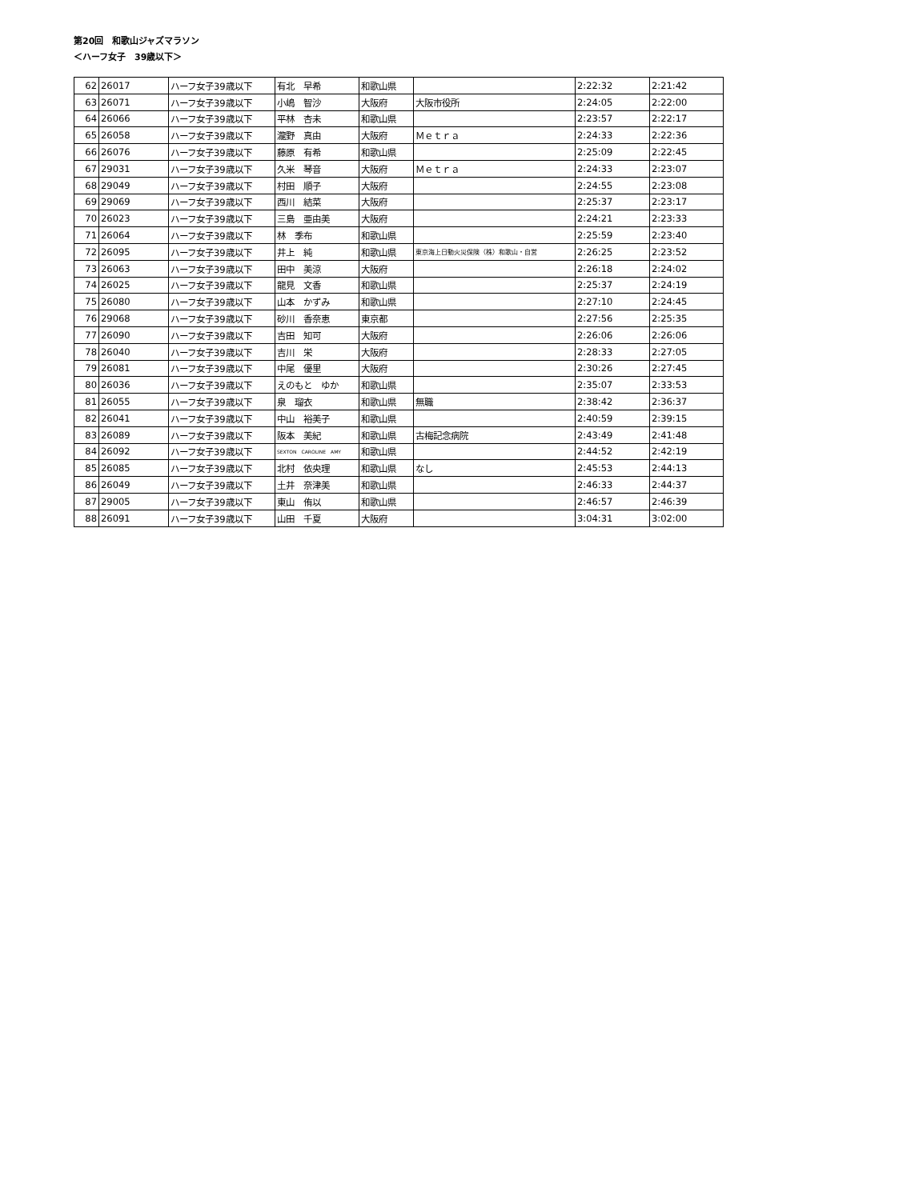第20回　和歌山ジャズマラソン
＜ハーフ女子　39歳以下＞
| 62 | 26017 | ハーフ女子39歳以下 | 有北 早希 | 和歌山県 | | 2:22:32 | 2:21:42 |
| 63 | 26071 | ハーフ女子39歳以下 | 小嶋 智沙 | 大阪府 | 大阪市役所 | 2:24:05 | 2:22:00 |
| 64 | 26066 | ハーフ女子39歳以下 | 平林 杏未 | 和歌山県 | | 2:23:57 | 2:22:17 |
| 65 | 26058 | ハーフ女子39歳以下 | 瀧野 真由 | 大阪府 | Ｍｅｔｒａ | 2:24:33 | 2:22:36 |
| 66 | 26076 | ハーフ女子39歳以下 | 藤原 有希 | 和歌山県 | | 2:25:09 | 2:22:45 |
| 67 | 29031 | ハーフ女子39歳以下 | 久米 琴音 | 大阪府 | Ｍｅｔｒａ | 2:24:33 | 2:23:07 |
| 68 | 29049 | ハーフ女子39歳以下 | 村田 順子 | 大阪府 | | 2:24:55 | 2:23:08 |
| 69 | 29069 | ハーフ女子39歳以下 | 西川 結菜 | 大阪府 | | 2:25:37 | 2:23:17 |
| 70 | 26023 | ハーフ女子39歳以下 | 三島 亜由美 | 大阪府 | | 2:24:21 | 2:23:33 |
| 71 | 26064 | ハーフ女子39歳以下 | 林 季布 | 和歌山県 | | 2:25:59 | 2:23:40 |
| 72 | 26095 | ハーフ女子39歳以下 | 井上 純 | 和歌山県 | 東京海上日動火災保険（株）和歌山・自営 | 2:26:25 | 2:23:52 |
| 73 | 26063 | ハーフ女子39歳以下 | 田中 美涼 | 大阪府 | | 2:26:18 | 2:24:02 |
| 74 | 26025 | ハーフ女子39歳以下 | 龍見 文香 | 和歌山県 | | 2:25:37 | 2:24:19 |
| 75 | 26080 | ハーフ女子39歳以下 | 山本 かずみ | 和歌山県 | | 2:27:10 | 2:24:45 |
| 76 | 29068 | ハーフ女子39歳以下 | 砂川 香奈恵 | 東京都 | | 2:27:56 | 2:25:35 |
| 77 | 26090 | ハーフ女子39歳以下 | 吉田 知可 | 大阪府 | | 2:26:06 | 2:26:06 |
| 78 | 26040 | ハーフ女子39歳以下 | 吉川 栄 | 大阪府 | | 2:28:33 | 2:27:05 |
| 79 | 26081 | ハーフ女子39歳以下 | 中尾 優里 | 大阪府 | | 2:30:26 | 2:27:45 |
| 80 | 26036 | ハーフ女子39歳以下 | えのもと ゆか | 和歌山県 | | 2:35:07 | 2:33:53 |
| 81 | 26055 | ハーフ女子39歳以下 | 泉 瑠衣 | 和歌山県 | 無職 | 2:38:42 | 2:36:37 |
| 82 | 26041 | ハーフ女子39歳以下 | 中山 裕美子 | 和歌山県 | | 2:40:59 | 2:39:15 |
| 83 | 26089 | ハーフ女子39歳以下 | 阪本 美紀 | 和歌山県 | 古梅記念病院 | 2:43:49 | 2:41:48 |
| 84 | 26092 | ハーフ女子39歳以下 | SEXTON CAROLINE AMY | 和歌山県 | | 2:44:52 | 2:42:19 |
| 85 | 26085 | ハーフ女子39歳以下 | 北村 依央理 | 和歌山県 | なし | 2:45:53 | 2:44:13 |
| 86 | 26049 | ハーフ女子39歳以下 | 土井 奈津美 | 和歌山県 | | 2:46:33 | 2:44:37 |
| 87 | 29005 | ハーフ女子39歳以下 | 東山 侑以 | 和歌山県 | | 2:46:57 | 2:46:39 |
| 88 | 26091 | ハーフ女子39歳以下 | 山田 千夏 | 大阪府 | | 3:04:31 | 3:02:00 |